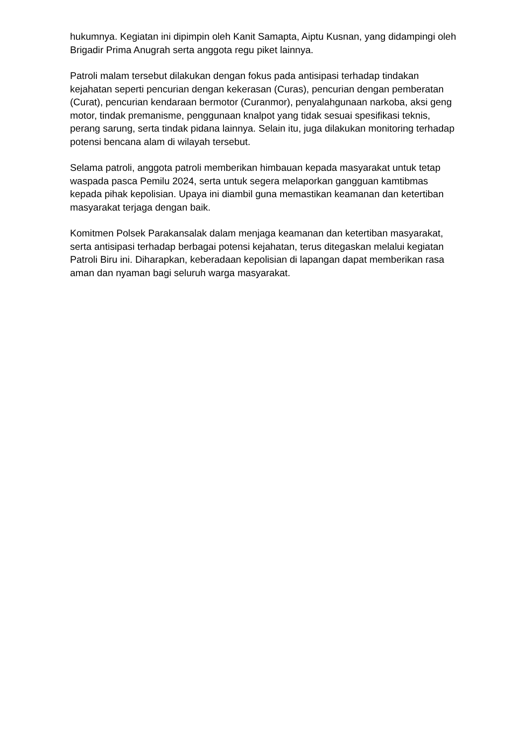hukumnya. Kegiatan ini dipimpin oleh Kanit Samapta, Aiptu Kusnan, yang didampingi oleh Brigadir Prima Anugrah serta anggota regu piket lainnya.
Patroli malam tersebut dilakukan dengan fokus pada antisipasi terhadap tindakan kejahatan seperti pencurian dengan kekerasan (Curas), pencurian dengan pemberatan (Curat), pencurian kendaraan bermotor (Curanmor), penyalahgunaan narkoba, aksi geng motor, tindak premanisme, penggunaan knalpot yang tidak sesuai spesifikasi teknis, perang sarung, serta tindak pidana lainnya. Selain itu, juga dilakukan monitoring terhadap potensi bencana alam di wilayah tersebut.
Selama patroli, anggota patroli memberikan himbauan kepada masyarakat untuk tetap waspada pasca Pemilu 2024, serta untuk segera melaporkan gangguan kamtibmas kepada pihak kepolisian. Upaya ini diambil guna memastikan keamanan dan ketertiban masyarakat terjaga dengan baik.
Komitmen Polsek Parakansalak dalam menjaga keamanan dan ketertiban masyarakat, serta antisipasi terhadap berbagai potensi kejahatan, terus ditegaskan melalui kegiatan Patroli Biru ini. Diharapkan, keberadaan kepolisian di lapangan dapat memberikan rasa aman dan nyaman bagi seluruh warga masyarakat.